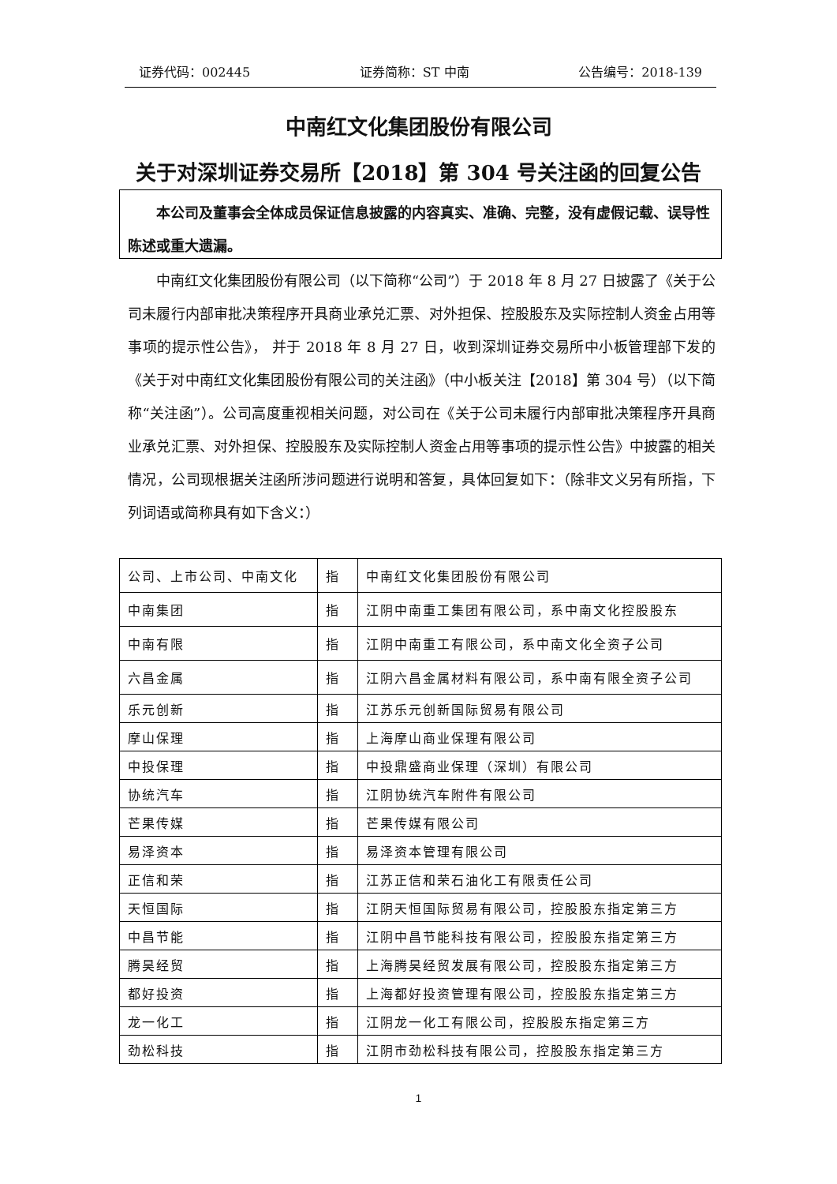证券代码：002445 证券简称：ST 中南 公告编号：2018-139
中南红文化集团股份有限公司
关于对深圳证券交易所【2018】第 304 号关注函的回复公告
本公司及董事会全体成员保证信息披露的内容真实、准确、完整，没有虚假记载、误导性陈述或重大遗漏。
中南红文化集团股份有限公司（以下简称“公司”）于 2018 年 8 月 27 日披露了《关于公司未履行内部审批决策程序开具商业承兑汇票、对外担保、控股股东及实际控制人资金占用等事项的提示性公告》， 并于 2018 年 8 月 27 日，收到深圳证券交易所中小板管理部下发的《关于对中南红文化集团股份有限公司的关注函》（中小板关注【2018】第 304 号）（以下简称“关注函”）。公司高度重视相关问题，对公司在《关于公司未履行内部审批决策程序开具商业承兑汇票、对外担保、控股股东及实际控制人资金占用等事项的提示性公告》中披露的相关情况，公司现根据关注函所涉问题进行说明和答复，具体回复如下：（除非文义另有所指，下列词语或简称具有如下含义：）
| 公司、上市公司、中南文化 | 指 | 中南红文化集团股份有限公司 |
| 中南集团 | 指 | 江阴中南重工集团有限公司，系中南文化控股股东 |
| 中南有限 | 指 | 江阴中南重工有限公司，系中南文化全资子公司 |
| 六昌金属 | 指 | 江阴六昌金属材料有限公司，系中南有限全资子公司 |
| 乐元创新 | 指 | 江苏乐元创新国际贸易有限公司 |
| 摩山保理 | 指 | 上海摩山商业保理有限公司 |
| 中投保理 | 指 | 中投鼎盛商业保理（深圳）有限公司 |
| 协统汽车 | 指 | 江阴协统汽车附件有限公司 |
| 芒果传媒 | 指 | 芒果传媒有限公司 |
| 易泽资本 | 指 | 易泽资本管理有限公司 |
| 正信和荣 | 指 | 江苏正信和荣石油化工有限责任公司 |
| 天恒国际 | 指 | 江阴天恒国际贸易有限公司，控股股东指定第三方 |
| 中昌节能 | 指 | 江阴中昌节能科技有限公司，控股股东指定第三方 |
| 腾昊经贸 | 指 | 上海腾昊经贸发展有限公司，控股股东指定第三方 |
| 都好投资 | 指 | 上海都好投资管理有限公司，控股股东指定第三方 |
| 龙一化工 | 指 | 江阴龙一化工有限公司，控股股东指定第三方 |
| 劲松科技 | 指 | 江阴市劲松科技有限公司，控股股东指定第三方 |
1